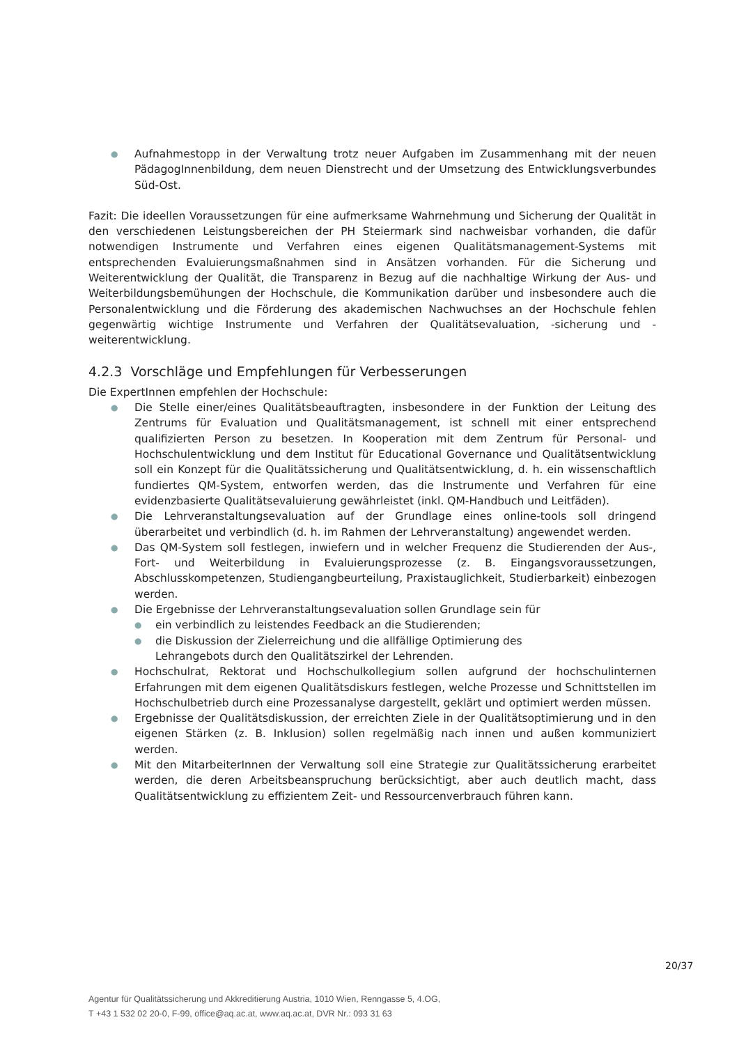● Aufnahmestopp in der Verwaltung trotz neuer Aufgaben im Zusammenhang mit der neuen PädagogInnenbildung, dem neuen Dienstrecht und der Umsetzung des Entwicklungsverbundes Süd-Ost.
Fazit: Die ideellen Voraussetzungen für eine aufmerksame Wahrnehmung und Sicherung der Qualität in den verschiedenen Leistungsbereichen der PH Steiermark sind nachweisbar vorhanden, die dafür notwendigen Instrumente und Verfahren eines eigenen Qualitätsmanagement-Systems mit entsprechenden Evaluierungsmaßnahmen sind in Ansätzen vorhanden. Für die Sicherung und Weiterentwicklung der Qualität, die Transparenz in Bezug auf die nachhaltige Wirkung der Aus- und Weiterbildungsbemühungen der Hochschule, die Kommunikation darüber und insbesondere auch die Personalentwicklung und die Förderung des akademischen Nachwuchses an der Hochschule fehlen gegenwärtig wichtige Instrumente und Verfahren der Qualitätsevaluation, -sicherung und -weiterentwicklung.
4.2.3 Vorschläge und Empfehlungen für Verbesserungen
Die ExpertInnen empfehlen der Hochschule:
● Die Stelle einer/eines Qualitätsbeauftragten, insbesondere in der Funktion der Leitung des Zentrums für Evaluation und Qualitätsmanagement, ist schnell mit einer entsprechend qualifizierten Person zu besetzen. In Kooperation mit dem Zentrum für Personal- und Hochschulentwicklung und dem Institut für Educational Governance und Qualitätsentwicklung soll ein Konzept für die Qualitätssicherung und Qualitätsentwicklung, d. h. ein wissenschaftlich fundiertes QM-System, entworfen werden, das die Instrumente und Verfahren für eine evidenzbasierte Qualitätsevaluierung gewährleistet (inkl. QM-Handbuch und Leitfäden).
● Die Lehrveranstaltungsevaluation auf der Grundlage eines online-tools soll dringend überarbeitet und verbindlich (d. h. im Rahmen der Lehrveranstaltung) angewendet werden.
● Das QM-System soll festlegen, inwiefern und in welcher Frequenz die Studierenden der Aus-, Fort- und Weiterbildung in Evaluierungsprozesse (z. B. Eingangsvoraussetzungen, Abschlusskompetenzen, Studiengangbeurteilung, Praxistauglichkeit, Studierbarkeit) einbezogen werden.
● Die Ergebnisse der Lehrveranstaltungsevaluation sollen Grundlage sein für
● ein verbindlich zu leistendes Feedback an die Studierenden;
● die Diskussion der Zielerreichung und die allfällige Optimierung des
Lehrangebots durch den Qualitätszirkel der Lehrenden.
● Hochschulrat, Rektorat und Hochschulkollegium sollen aufgrund der hochschulinternen Erfahrungen mit dem eigenen Qualitätsdiskurs festlegen, welche Prozesse und Schnittstellen im Hochschulbetrieb durch eine Prozessanalyse dargestellt, geklärt und optimiert werden müssen.
● Ergebnisse der Qualitätsdiskussion, der erreichten Ziele in der Qualitätsoptimierung und in den eigenen Stärken (z. B. Inklusion) sollen regelmäßig nach innen und außen kommuniziert werden.
● Mit den MitarbeiterInnen der Verwaltung soll eine Strategie zur Qualitätssicherung erarbeitet werden, die deren Arbeitsbeanspruchung berücksichtigt, aber auch deutlich macht, dass Qualitätsentwicklung zu effizientem Zeit- und Ressourcenverbrauch führen kann.
20/37
Agentur für Qualitätssicherung und Akkreditierung Austria, 1010 Wien, Renngasse 5, 4.OG,
T +43 1 532 02 20-0, F-99, office@aq.ac.at, www.aq.ac.at, DVR Nr.: 093 31 63